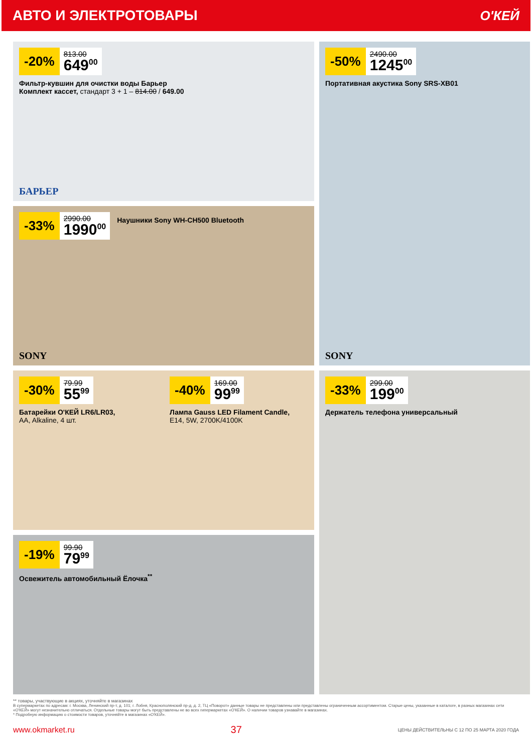АВТО И ЭЛЕКТРОТОВАРЫ О'КЕЙ
-20%
813.00
649<sup>00</sup>
Фильтр-кувшин для очистки воды Барьер
Комплект кассет, стандарт 3 + 1 – 814.00 / 649.00
БАРЬЕР
-33%
2990.00
1990<sup>00</sup>
Наушники Sony WH-CH500 Bluetooth
SONY
-30%
79.99
55<sup>99</sup>
Батарейки О'КЕЙ LR6/LR03,
AA, Alkaline, 4 шт.
-40%
169.00
99<sup>99</sup>
Лампа Gauss LED Filament Candle,
E14, 5W, 2700K/4100K
-19%
99.90
79<sup>99</sup>
Освежитель автомобильный Ёлочка<sup>**</sup>
-50%
2490.00
1245<sup>00</sup>
Портативная акустика Sony SRS-XB01
SONY
-33%
299.00
199<sup>00</sup>
Держатель телефона универсальный
** товары, участвующие в акциях, уточняйте в магазинах
В супермаркетах по адресам: г. Москва, Ленинский пр-т, д. 101; г. Лобня, Краснополянский пр-д, д. 2, ТЦ «Поворот» данные товары не представлены или представлены ограниченным ассортиментом. Старые цены, указанные в каталоге, в разных магазинах сети «О'КЕЙ» могут незначительно отличаться. Отдельные товары могут быть представлены не во всех гипермаркетах «О'КЕЙ». О наличии товаров узнавайте в магазинах.
* Подробную информацию о стоимости товаров, уточняйте в магазинах «О'КЕЙ».
www.okmarket.ru 37 ЦЕНЫ ДЕЙСТВИТЕЛЬНЫ С 12 ПО 25 МАРТА 2020 ГОДА